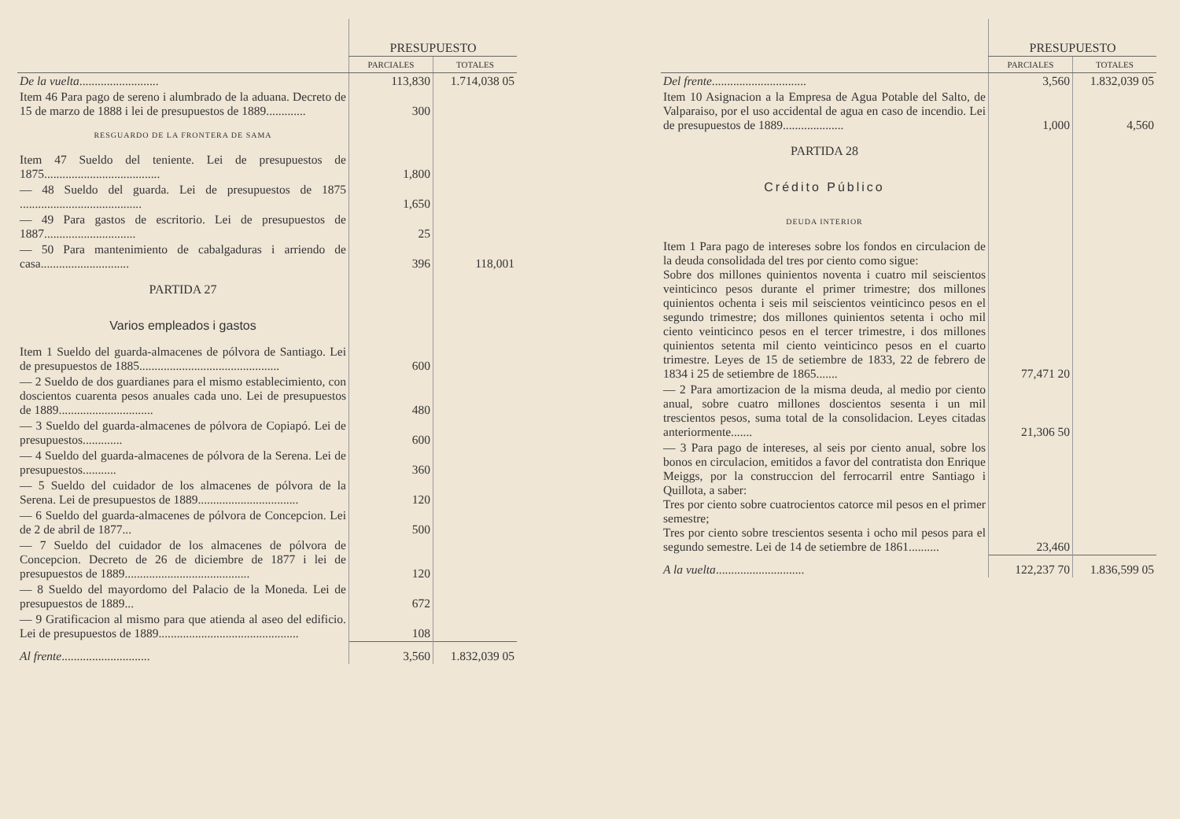| | PRESUPUESTO | |
| --- | --- | --- |
| | PARCIALES | TOTALES |
| De la vuelta .......................... | 113,830 | 1.714,038 05 |
| Item 46 Para pago de sereno i alumbrado de la aduana. Decreto de 15 de marzo de 1888 i lei de presupuestos de 1889............. | 300 | |
| RESGUARDO DE LA FRONTERA DE SAMA | | |
| Item 47 Sueldo del teniente. Lei de presupuestos de 1875...................................... | 1,800 | |
| — 48 Sueldo del guarda. Lei de presupuestos de 1875 ........................................ | 1,650 | |
| — 49 Para gastos de escritorio. Lei de presupuestos de 1887.............................. | 25 | |
| — 50 Para mantenimiento de cabalgaduras i arriendo de casa............................. | 396 | 118,001 |
| PARTIDA 27 | | |
| Varios empleados i gastos | | |
| Item 1 Sueldo del guarda-almacenes de pólvora de Santiago. Lei de presupuestos de 1885.............................................. | 600 | |
| — 2 Sueldo de dos guardianes para el mismo establecimiento, con doscientos cuarenta pesos anuales cada uno. Lei de presupuestos de 1889............................... | 480 | |
| — 3 Sueldo del guarda-almacenes de pólvora de Copiapó. Lei de presupuestos............. | 600 | |
| — 4 Sueldo del guarda-almacenes de pólvora de la Serena. Lei de presupuestos........... | 360 | |
| — 5 Sueldo del cuidador de los almacenes de pólvora de la Serena. Lei de presupuestos de 1889................................. | 120 | |
| — 6 Sueldo del guarda-almacenes de pólvora de Concepcion. Lei de 2 de abril de 1877... | 500 | |
| — 7 Sueldo del cuidador de los almacenes de pólvora de Concepcion. Decreto de 26 de diciembre de 1877 i lei de presupuestos de 1889......................................... | 120 | |
| — 8 Sueldo del mayordomo del Palacio de la Moneda. Lei de presupuestos de 1889... | 672 | |
| — 9 Gratificacion al mismo para que atienda al aseo del edificio. Lei de presupuestos de 1889.............................................. | 108 | |
| Al frente ............................. | 3,560 | 1.832,039 05 |
| | PRESUPUESTO | |
| --- | --- | --- |
| | PARCIALES | TOTALES |
| Del frente ............................... | 3,560 | 1.832,039 05 |
| Item 10 Asignacion a la Empresa de Agua Potable del Salto, de Valparaiso, por el uso accidental de agua en caso de incendio. Lei de presupuestos de 1889.................... | 1,000 | 4,560 |
| PARTIDA 28 | | |
| Crédito Público | | |
| DEUDA INTERIOR | | |
| Item 1 Para pago de intereses sobre los fondos en circulacion de la deuda consolidada del tres por ciento como sigue: Sobre dos millones quinientos noventa i cuatro mil seiscientos veinticinco pesos durante el primer trimestre; dos millones quinientos ochenta i seis mil seiscientos veinticinco pesos en el segundo trimestre; dos millones quinientos setenta i ocho mil ciento veinticinco pesos en el tercer trimestre, i dos millones quinientos setenta mil ciento veinticinco pesos en el cuarto trimestre. Leyes de 15 de setiembre de 1833, 22 de febrero de 1834 i 25 de setiembre de 1865....... | 77,471 20 | |
| — 2 Para amortizacion de la misma deuda, al medio por ciento anual, sobre cuatro millones doscientos sesenta i un mil trescientos pesos, suma total de la consolidacion. Leyes citadas anteriormente....... | 21,306 50 | |
| — 3 Para pago de intereses, al seis por ciento anual, sobre los bonos en circulacion, emitidos a favor del contratista don Enrique Meiggs, por la construccion del ferrocarril entre Santiago i Quillota, a saber: Tres por ciento sobre cuatrocientos catorce mil pesos en el primer semestre; Tres por ciento sobre trescientos sesenta i ocho mil pesos para el segundo semestre. Lei de 14 de setiembre de 1861.......... | 23,460 | |
| A la vuelta ............................. | 122,237 70 | 1.836,599 05 |